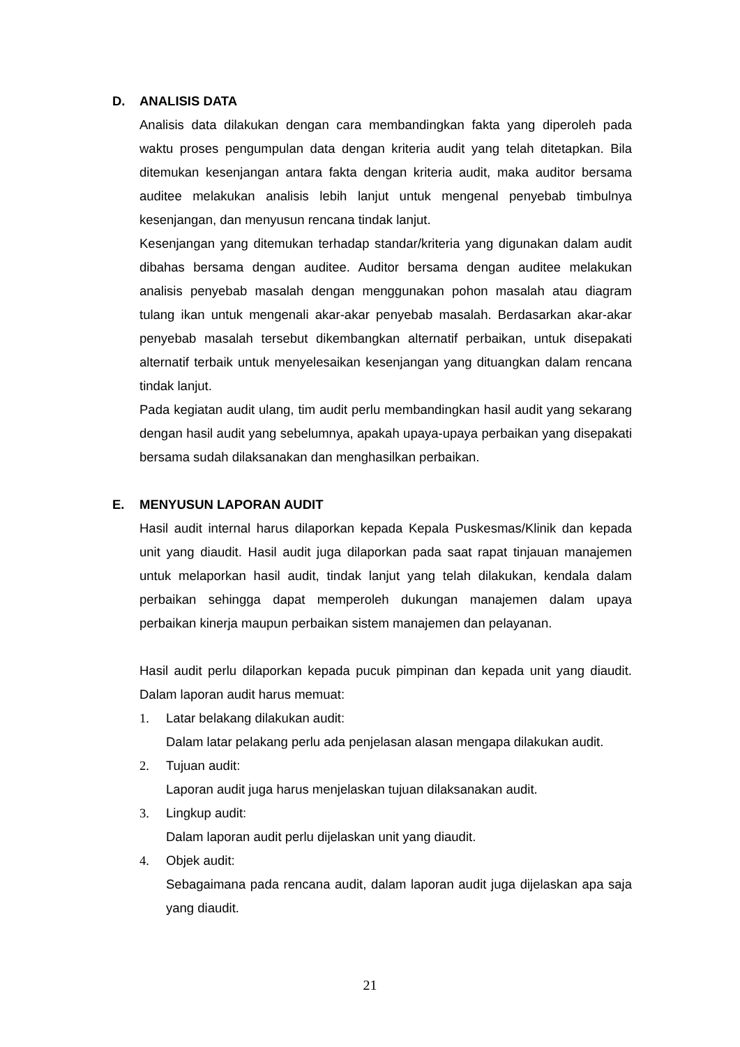D. ANALISIS DATA
Analisis data dilakukan dengan cara membandingkan fakta yang diperoleh pada waktu proses pengumpulan data dengan kriteria audit yang telah ditetapkan. Bila ditemukan kesenjangan antara fakta dengan kriteria audit, maka auditor bersama auditee melakukan analisis lebih lanjut untuk mengenal penyebab timbulnya kesenjangan, dan menyusun rencana tindak lanjut.
Kesenjangan yang ditemukan terhadap standar/kriteria yang digunakan dalam audit dibahas bersama dengan auditee. Auditor bersama dengan auditee melakukan analisis penyebab masalah dengan menggunakan pohon masalah atau diagram tulang ikan untuk mengenali akar-akar penyebab masalah. Berdasarkan akar-akar penyebab masalah tersebut dikembangkan alternatif perbaikan, untuk disepakati alternatif terbaik untuk menyelesaikan kesenjangan yang dituangkan dalam rencana tindak lanjut.
Pada kegiatan audit ulang, tim audit perlu membandingkan hasil audit yang sekarang dengan hasil audit yang sebelumnya, apakah upaya-upaya perbaikan yang disepakati bersama sudah dilaksanakan dan menghasilkan perbaikan.
E. MENYUSUN LAPORAN AUDIT
Hasil audit internal harus dilaporkan kepada Kepala Puskesmas/Klinik dan kepada unit yang diaudit. Hasil audit juga dilaporkan pada saat rapat tinjauan manajemen untuk melaporkan hasil audit, tindak lanjut yang telah dilakukan, kendala dalam perbaikan sehingga dapat memperoleh dukungan manajemen dalam upaya perbaikan kinerja maupun perbaikan sistem manajemen dan pelayanan.
Hasil audit perlu dilaporkan kepada pucuk pimpinan dan kepada unit yang diaudit. Dalam laporan audit harus memuat:
1. Latar belakang dilakukan audit:
Dalam latar pelakang perlu ada penjelasan alasan mengapa dilakukan audit.
2. Tujuan audit:
Laporan audit juga harus menjelaskan tujuan dilaksanakan audit.
3. Lingkup audit:
Dalam laporan audit perlu dijelaskan unit yang diaudit.
4. Objek audit:
Sebagaimana pada rencana audit, dalam laporan audit juga dijelaskan apa saja yang diaudit.
21